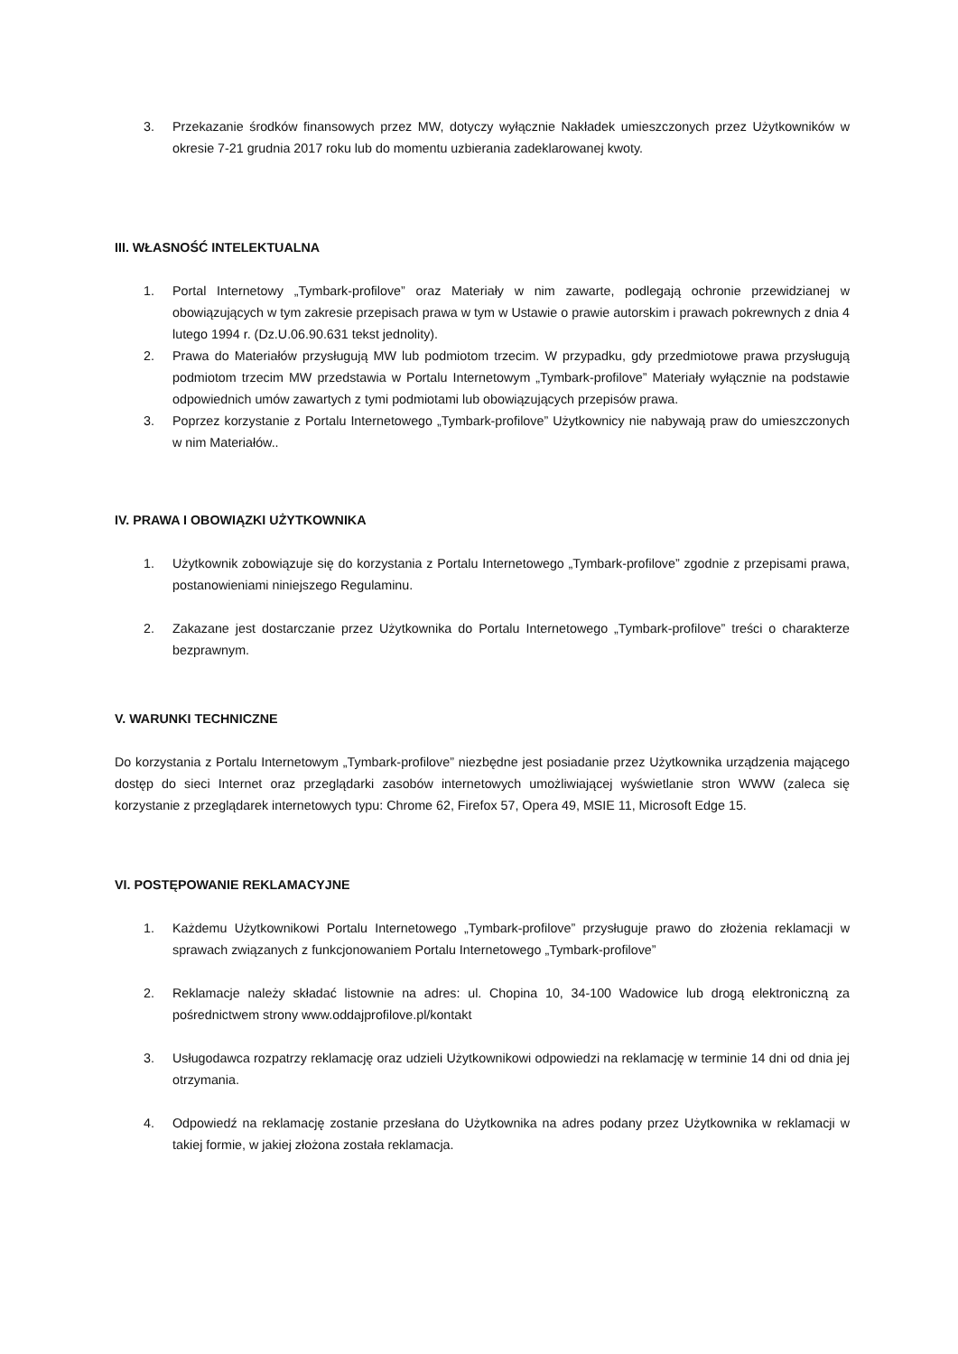3. Przekazanie środków finansowych przez MW, dotyczy wyłącznie Nakładek umieszczonych przez Użytkowników w okresie 7-21 grudnia 2017 roku lub do momentu uzbierania zadeklarowanej kwoty.
III. WŁASNOŚĆ INTELEKTUALNA
1. Portal Internetowy „Tymbark-profilove” oraz Materiały w nim zawarte, podlegają ochronie przewidzianej w obowiązujących w tym zakresie przepisach prawa w tym w Ustawie o prawie autorskim i prawach pokrewnych z dnia 4 lutego 1994 r. (Dz.U.06.90.631 tekst jednolity).
2. Prawa do Materiałów przysługują MW lub podmiotom trzecim. W przypadku, gdy przedmiotowe prawa przysługują podmiotom trzecim MW przedstawia w Portalu Internetowym „Tymbark-profilove” Materiały wyłącznie na podstawie odpowiednich umów zawartych z tymi podmiotami lub obowiązujących przepisów prawa.
3. Poprzez korzystanie z Portalu Internetowego „Tymbark-profilove” Użytkownicy nie nabywają praw do umieszczonych w nim Materiałów..
IV. PRAWA I OBOWIĄZKI UŻYTKOWNIKA
1. Użytkownik zobowiązuje się do korzystania z Portalu Internetowego „Tymbark-profilove” zgodnie z przepisami prawa, postanowieniami niniejszego Regulaminu.
2. Zakazane jest dostarczanie przez Użytkownika do Portalu Internetowego „Tymbark-profilove” treści o charakterze bezprawnym.
V. WARUNKI TECHNICZNE
Do korzystania z Portalu Internetowym „Tymbark-profilove” niezbędne jest posiadanie przez Użytkownika urządzenia mającego dostęp do sieci Internet oraz przeglądarki zasobów internetowych umożliwiającej wyświetlanie stron WWW (zaleca się korzystanie z przeglądarek internetowych typu: Chrome 62, Firefox 57, Opera 49, MSIE 11, Microsoft Edge 15.
VI. POSTĘPOWANIE REKLAMACYJNE
1. Każdemu Użytkownikowi Portalu Internetowego „Tymbark-profilove” przysługuje prawo do złożenia reklamacji w sprawach związanych z funkcjonowaniem Portalu Internetowego „Tymbark-profilove”
2. Reklamacje należy składać listownie na adres: ul. Chopina 10, 34-100 Wadowice lub drogą elektroniczną za pośrednictwem strony www.oddajprofilove.pl/kontakt
3. Usługodawca rozpatrzy reklamację oraz udzieli Użytkownikowi odpowiedzi na reklamację w terminie 14 dni od dnia jej otrzymania.
4. Odpowiedź na reklamację zostanie przesłana do Użytkownika na adres podany przez Użytkownika w reklamacji w takiej formie, w jakiej złożona została reklamacja.